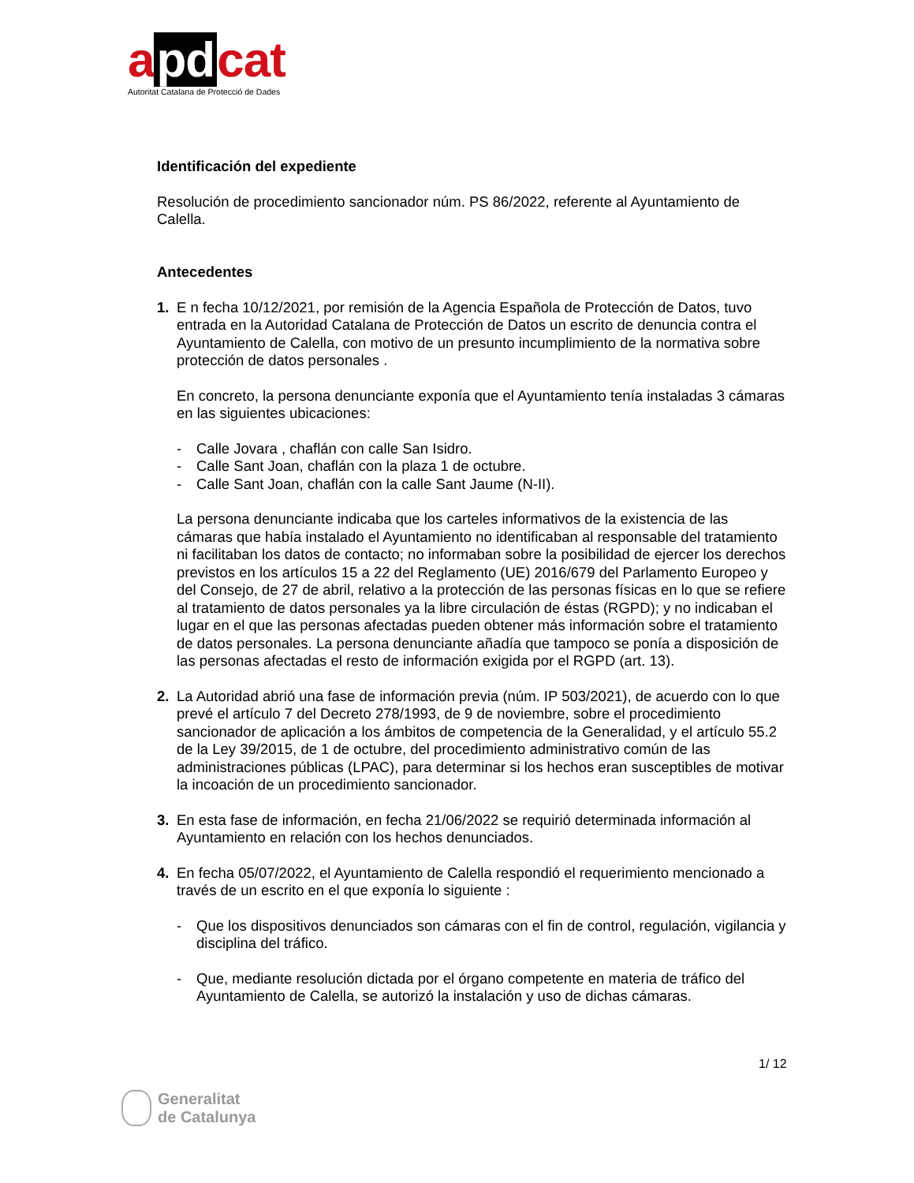a pd cat
Autoritat Catalana de Protecció de Dades
Identificación del expediente
Resolución de procedimiento sancionador núm. PS 86/2022, referente al Ayuntamiento de Calella.
Antecedentes
1. E n fecha 10/12/2021, por remisión de la Agencia Española de Protección de Datos, tuvo entrada en la Autoridad Catalana de Protección de Datos un escrito de denuncia contra el Ayuntamiento de Calella, con motivo de un presunto incumplimiento de la normativa sobre protección de datos personales .
En concreto, la persona denunciante exponía que el Ayuntamiento tenía instaladas 3 cámaras en las siguientes ubicaciones:
- Calle Jovara , chaflán con calle San Isidro.
- Calle Sant Joan, chaflán con la plaza 1 de octubre.
- Calle Sant Joan, chaflán con la calle Sant Jaume (N-II).
La persona denunciante indicaba que los carteles informativos de la existencia de las cámaras que había instalado el Ayuntamiento no identificaban al responsable del tratamiento ni facilitaban los datos de contacto; no informaban sobre la posibilidad de ejercer los derechos previstos en los artículos 15 a 22 del Reglamento (UE) 2016/679 del Parlamento Europeo y del Consejo, de 27 de abril, relativo a la protección de las personas físicas en lo que se refiere al tratamiento de datos personales ya la libre circulación de éstas (RGPD); y no indicaban el lugar en el que las personas afectadas pueden obtener más información sobre el tratamiento de datos personales. La persona denunciante añadía que tampoco se ponía a disposición de las personas afectadas el resto de información exigida por el RGPD (art. 13).
2. La Autoridad abrió una fase de información previa (núm. IP 503/2021), de acuerdo con lo que prevé el artículo 7 del Decreto 278/1993, de 9 de noviembre, sobre el procedimiento sancionador de aplicación a los ámbitos de competencia de la Generalidad, y el artículo 55.2 de la Ley 39/2015, de 1 de octubre, del procedimiento administrativo común de las administraciones públicas (LPAC), para determinar si los hechos eran susceptibles de motivar la incoación de un procedimiento sancionador.
3. En esta fase de información, en fecha 21/06/2022 se requirió determinada información al Ayuntamiento en relación con los hechos denunciados.
4. En fecha 05/07/2022, el Ayuntamiento de Calella respondió el requerimiento mencionado a través de un escrito en el que exponía lo siguiente :
- Que los dispositivos denunciados son cámaras con el fin de control, regulación, vigilancia y disciplina del tráfico.
- Que, mediante resolución dictada por el órgano competente en materia de tráfico del Ayuntamiento de Calella, se autorizó la instalación y uso de dichas cámaras.
1/ 12
Generalitat
de Catalunya